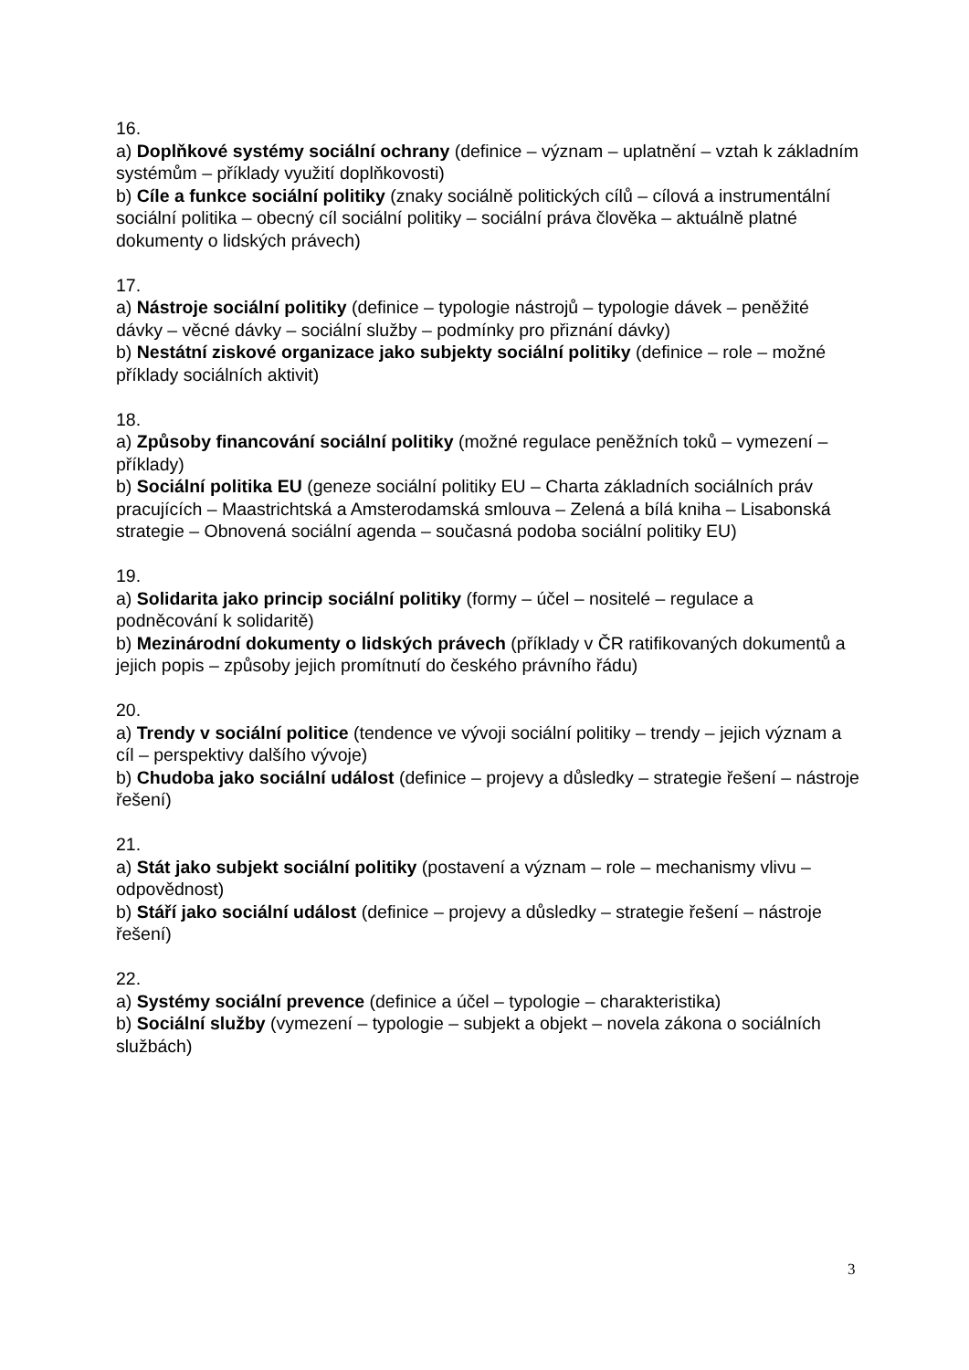16.
a) Doplňkové systémy sociální ochrany (definice – význam – uplatnění – vztah k základním systémům – příklady využití doplňkovosti)
b) Cíle a funkce sociální politiky (znaky sociálně politických cílů – cílová a instrumentální sociální politika – obecný cíl sociální politiky – sociální práva člověka – aktuálně platné dokumenty o lidských právech)
17.
a) Nástroje sociální politiky (definice – typologie nástrojů – typologie dávek – peněžité dávky – věcné dávky – sociální služby – podmínky pro přiznání dávky)
b) Nestátní ziskové organizace jako subjekty sociální politiky (definice – role – možné příklady sociálních aktivit)
18.
a) Způsoby financování sociální politiky (možné regulace peněžních toků – vymezení – příklady)
b) Sociální politika EU (geneze sociální politiky EU – Charta základních sociálních práv pracujících – Maastrichtská a Amsterodamská smlouva – Zelená a bílá kniha – Lisabonská strategie – Obnovená sociální agenda – současná podoba sociální politiky EU)
19.
a) Solidarita jako princip sociální politiky (formy – účel – nositelé – regulace a podněcování k solidaritě)
b) Mezinárodní dokumenty o lidských právech (příklady v ČR ratifikovaných dokumentů a jejich popis – způsoby jejich promítnutí do českého právního řádu)
20.
a) Trendy v sociální politice (tendence ve vývoji sociální politiky – trendy – jejich význam a cíl – perspektivy dalšího vývoje)
b) Chudoba jako sociální událost (definice – projevy a důsledky – strategie řešení – nástroje řešení)
21.
a) Stát jako subjekt sociální politiky (postavení a význam – role – mechanismy vlivu – odpovědnost)
b) Stáří jako sociální událost (definice – projevy a důsledky – strategie řešení – nástroje řešení)
22.
a) Systémy sociální prevence (definice a účel – typologie – charakteristika)
b) Sociální služby (vymezení – typologie – subjekt a objekt – novela zákona o sociálních službách)
3